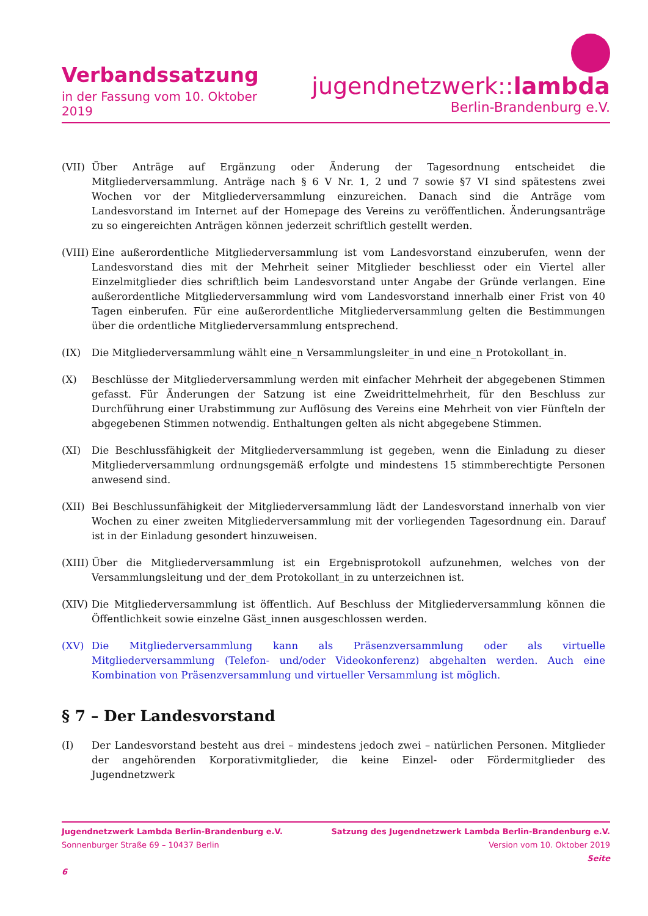Verbandssatzung
in der Fassung vom 10. Oktober 2019
jugendnetzwerk::lambda
Berlin-Brandenburg e.V.
(VII) Über Anträge auf Ergänzung oder Änderung der Tagesordnung entscheidet die Mitgliederversammlung. Anträge nach § 6 V Nr. 1, 2 und 7 sowie §7 VI sind spätestens zwei Wochen vor der Mitgliederversammlung einzureichen. Danach sind die Anträge vom Landesvorstand im Internet auf der Homepage des Vereins zu veröffentlichen. Änderungsanträge zu so eingereichten Anträgen können jederzeit schriftlich gestellt werden.
(VIII) Eine außerordentliche Mitgliederversammlung ist vom Landesvorstand einzuberufen, wenn der Landesvorstand dies mit der Mehrheit seiner Mitglieder beschliesst oder ein Viertel aller Einzelmitglieder dies schriftlich beim Landesvorstand unter Angabe der Gründe verlangen. Eine außerordentliche Mitgliederversammlung wird vom Landesvorstand innerhalb einer Frist von 40 Tagen einberufen. Für eine außerordentliche Mitgliederversammlung gelten die Bestimmungen über die ordentliche Mitgliederversammlung entsprechend.
(IX) Die Mitgliederversammlung wählt eine_n Versammlungsleiter_in und eine_n Protokollant_in.
(X) Beschlüsse der Mitgliederversammlung werden mit einfacher Mehrheit der abgegebenen Stimmen gefasst. Für Änderungen der Satzung ist eine Zweidrittelmehrheit, für den Beschluss zur Durchführung einer Urabstimmung zur Auflösung des Vereins eine Mehrheit von vier Fünfteln der abgegebenen Stimmen notwendig. Enthaltungen gelten als nicht abgegebene Stimmen.
(XI) Die Beschlussfähigkeit der Mitgliederversammlung ist gegeben, wenn die Einladung zu dieser Mitgliederversammlung ordnungsgemäß erfolgte und mindestens 15 stimmberechtigte Personen anwesend sind.
(XII) Bei Beschlussunfähigkeit der Mitgliederversammlung lädt der Landesvorstand innerhalb von vier Wochen zu einer zweiten Mitgliederversammlung mit der vorliegenden Tagesordnung ein. Darauf ist in der Einladung gesondert hinzuweisen.
(XIII) Über die Mitgliederversammlung ist ein Ergebnisprotokoll aufzunehmen, welches von der Versammlungsleitung und der_dem Protokollant_in zu unterzeichnen ist.
(XIV) Die Mitgliederversammlung ist öffentlich. Auf Beschluss der Mitgliederversammlung können die Öffentlichkeit sowie einzelne Gäst_innen ausgeschlossen werden.
(XV) Die Mitgliederversammlung kann als Präsenzversammlung oder als virtuelle Mitgliederversammlung (Telefon- und/oder Videokonferenz) abgehalten werden. Auch eine Kombination von Präsenzversammlung und virtueller Versammlung ist möglich.
§ 7 – Der Landesvorstand
(I) Der Landesvorstand besteht aus drei – mindestens jedoch zwei – natürlichen Personen. Mitglieder der angehörenden Korporativmitglieder, die keine Einzel- oder Fördermitglieder des Jugendnetzwerk
Jugendnetzwerk Lambda Berlin-Brandenburg e.V.
Sonnenburger Straße 69 – 10437 Berlin
6
Satzung des Jugendnetzwerk Lambda Berlin-Brandenburg e.V.
Version vom 10. Oktober 2019
Seite